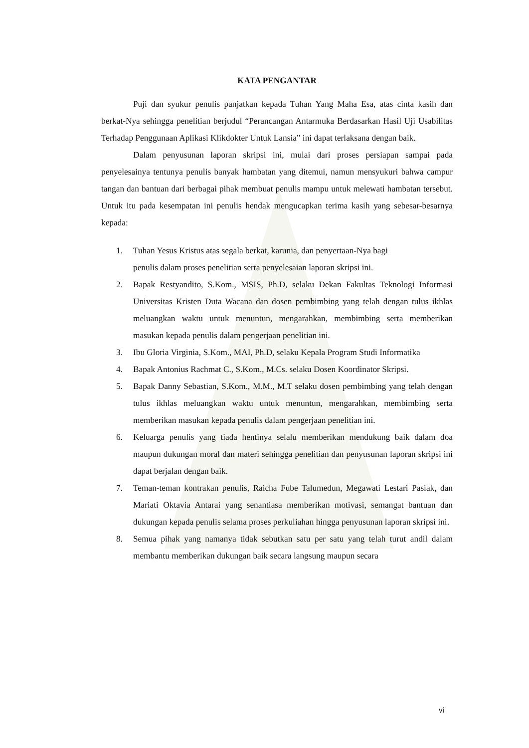KATA PENGANTAR
Puji dan syukur penulis panjatkan kepada Tuhan Yang Maha Esa, atas cinta kasih dan berkat-Nya sehingga penelitian berjudul “Perancangan Antarmuka Berdasarkan Hasil Uji Usabilitas Terhadap Penggunaan Aplikasi Klikdokter Untuk Lansia” ini dapat terlaksana dengan baik.
Dalam penyusunan laporan skripsi ini, mulai dari proses persiapan sampai pada penyelesainya tentunya penulis banyak hambatan yang ditemui, namun mensyukuri bahwa campur tangan dan bantuan dari berbagai pihak membuat penulis mampu untuk melewati hambatan tersebut. Untuk itu pada kesempatan ini penulis hendak mengucapkan terima kasih yang sebesar-besarnya kepada:
1. Tuhan Yesus Kristus atas segala berkat, karunia, dan penyertaan-Nya bagi
penulis dalam proses penelitian serta penyelesaian laporan skripsi ini.
2. Bapak Restyandito, S.Kom., MSIS, Ph.D, selaku Dekan Fakultas Teknologi Informasi Universitas Kristen Duta Wacana dan dosen pembimbing yang telah dengan tulus ikhlas meluangkan waktu untuk menuntun, mengarahkan, membimbing serta memberikan masukan kepada penulis dalam pengerjaan penelitian ini.
3. Ibu Gloria Virginia, S.Kom., MAI, Ph.D, selaku Kepala Program Studi Informatika
4. Bapak Antonius Rachmat C., S.Kom., M.Cs. selaku Dosen Koordinator Skripsi.
5. Bapak Danny Sebastian, S.Kom., M.M., M.T selaku dosen pembimbing yang telah dengan tulus ikhlas meluangkan waktu untuk menuntun, mengarahkan, membimbing serta memberikan masukan kepada penulis dalam pengerjaan penelitian ini.
6. Keluarga penulis yang tiada hentinya selalu memberikan mendukung baik dalam doa maupun dukungan moral dan materi sehingga penelitian dan penyusunan laporan skripsi ini dapat berjalan dengan baik.
7. Teman-teman kontrakan penulis, Raicha Fube Talumedun, Megawati Lestari Pasiak, dan Mariati Oktavia Antarai yang senantiasa memberikan motivasi, semangat bantuan dan dukungan kepada penulis selama proses perkuliahan hingga penyusunan laporan skripsi ini.
8. Semua pihak yang namanya tidak sebutkan satu per satu yang telah turut andil dalam membantu memberikan dukungan baik secara langsung maupun secara
vi